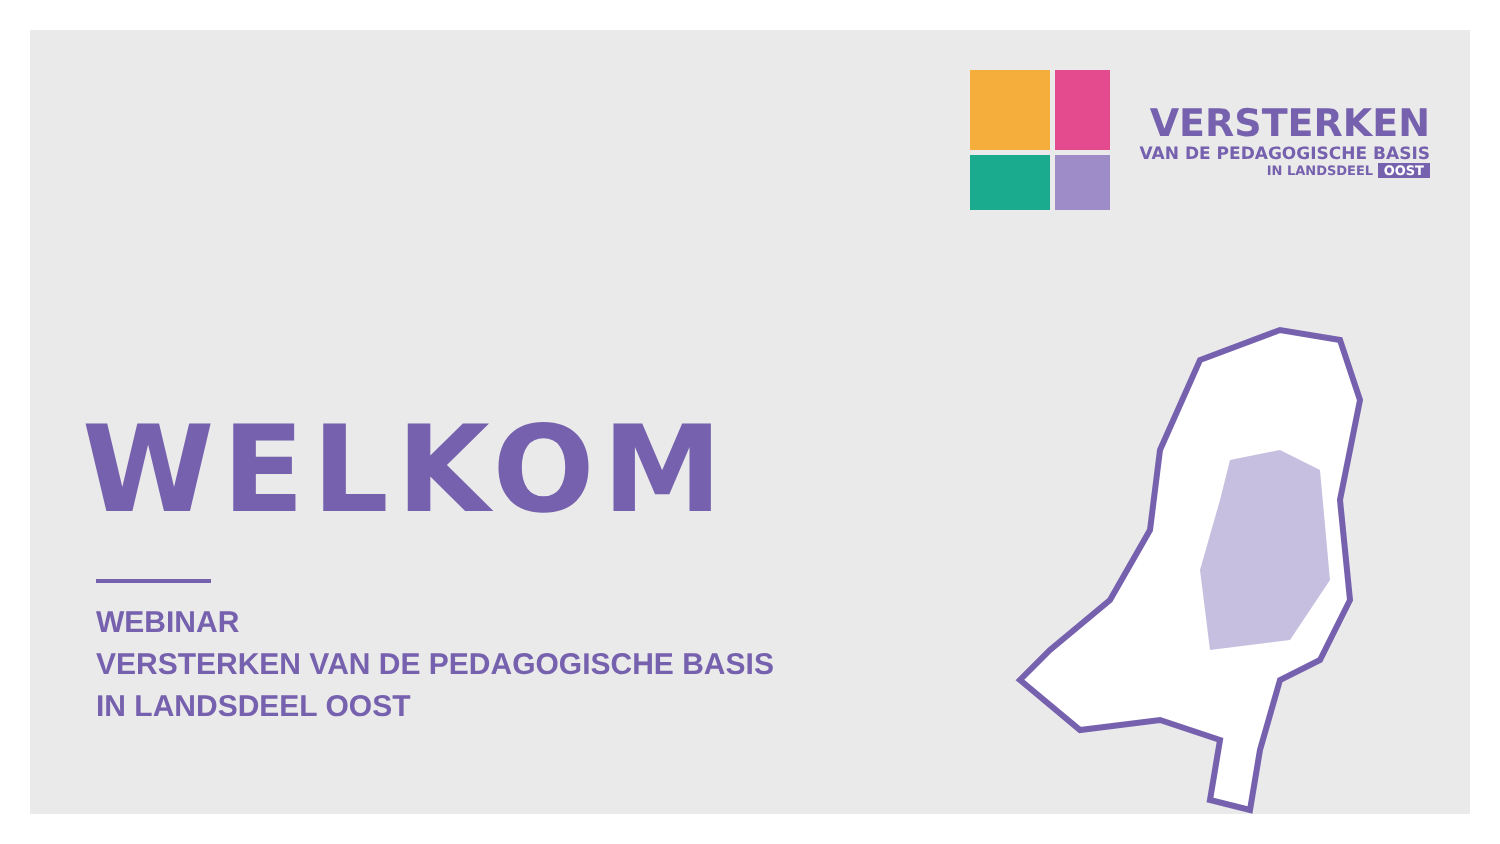VERSTERKEN
VAN DE PEDAGOGISCHE BASIS
IN LANDSDEEL OOST
WELKOM
WEBINAR
VERSTERKEN VAN DE PEDAGOGISCHE BASIS
IN LANDSDEEL OOST